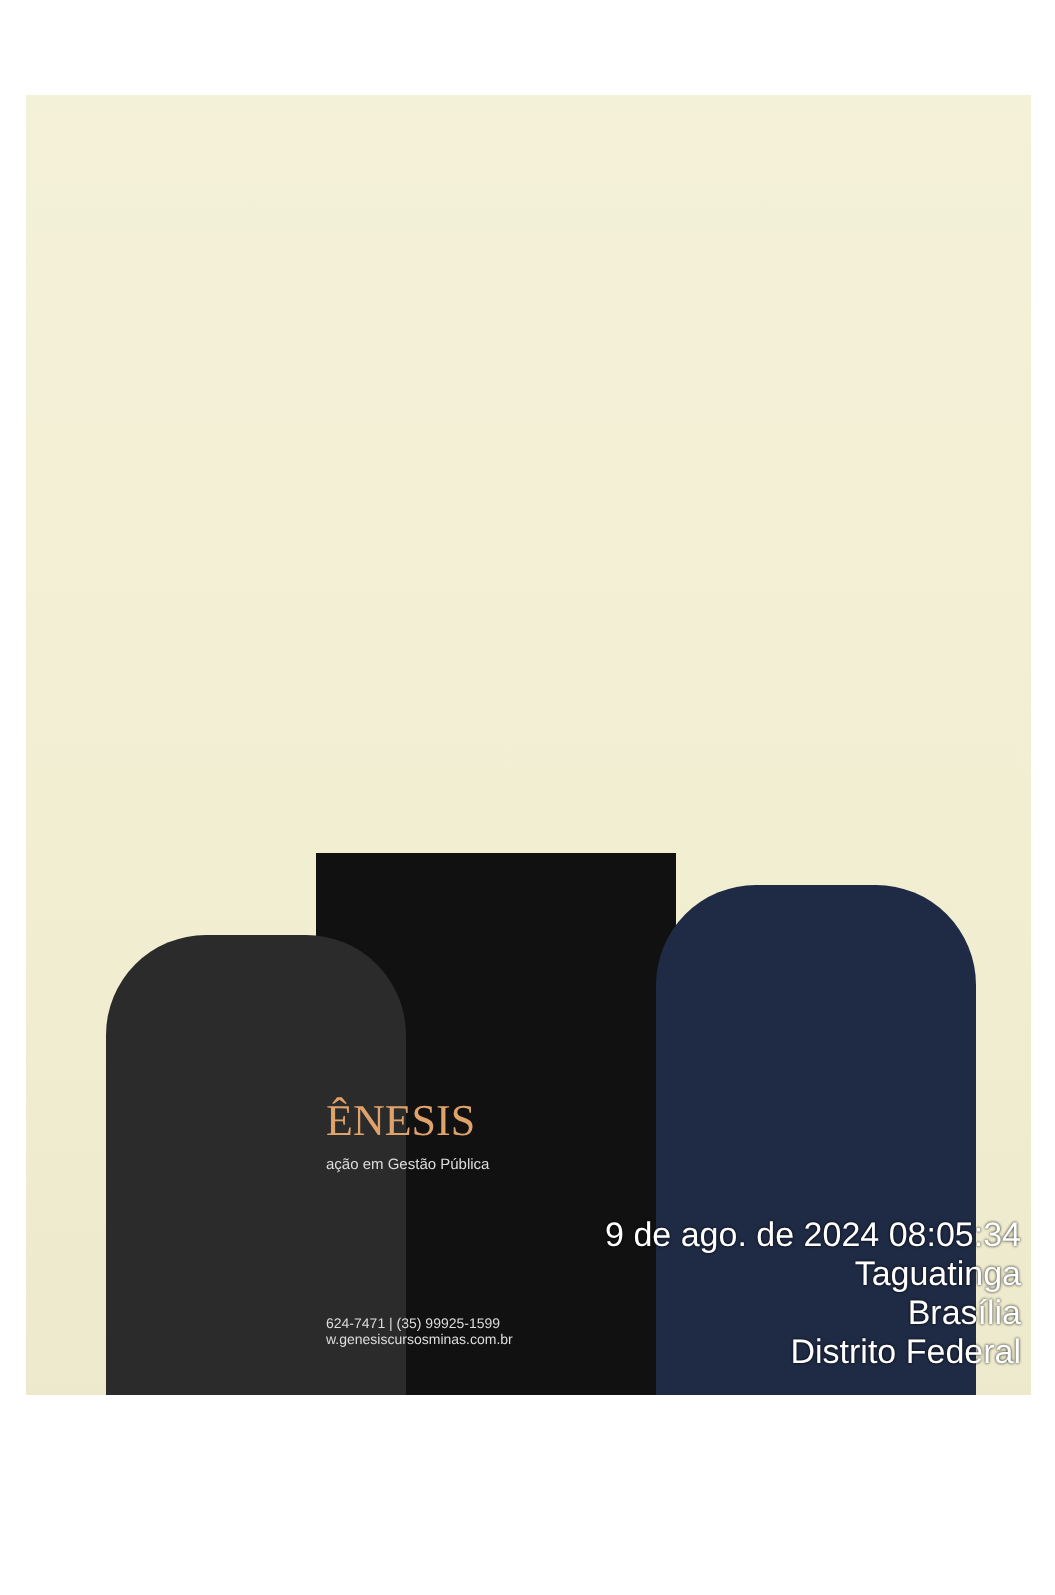ÊNESIS
ação em Gestão Pública
624-7471 | (35) 99925-1599
w.genesiscursosminas.com.br
9 de ago. de 2024 08:05:34
Taguatinga
Brasília
Distrito Federal